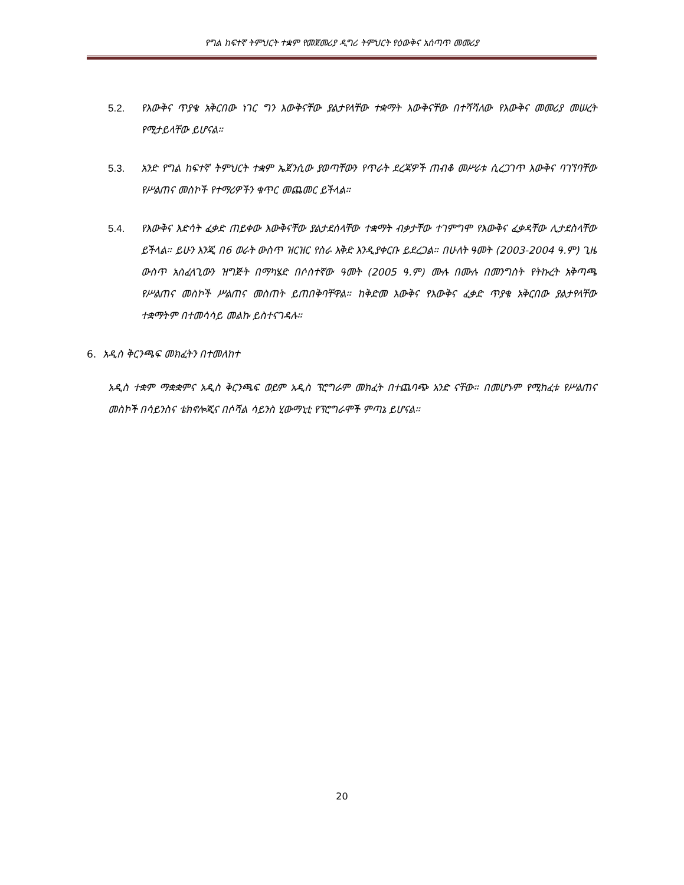የግል ከፍተኛ ትምህርት ተቋም የመጀመሪያ ዲግሪ ትምህርት የዕውቅና አሰጣጥ መመሪያ
5.2. የእውቅና ጥያቄ አቅርበው ነገር ግን እውቅናቸው ያልታየላቸው ተቋማት እውቅናቸው በተሻሻለው የእውቅና መመሪያ መሠረት የሚታይላቸው ይሆናል።
5.3. አንድ የግል ከፍተኛ ትምህርት ተቋም ኤጀንሲው ያወጣቸውን የጥራት ደረጃዎች ጠብቆ መሥራቱ ሲረጋገጥ እውቅና ባገኘባቸው የሥልጠና መስኮች የተማሪዎችን ቁጥር መጨመር ይችላል።
5.4. የእውቅና እድሳት ፈቃድ ጠይቀው እውቅናቸው ያልታደሰላቸው ተቋማት ብቃታቸው ተገምግሞ የእውቅና ፈቃዳቸው ሊታደስላቸው ይችላል። ይሁን እንጂ በ6 ወራት ውስጥ ዝርዝር የስራ እቅድ እንዲያቀርቡ ይደረጋል። በሁለት ዓመት (2003-2004 ዓ.ም) ጊዜ ውስጥ አስፈላጊውን ዝግጅት በማካሄድ በሶስተኛው ዓመት (2005 ዓ.ም) ሙሉ በሙሉ በመንግስት የትኩረት አቅጣጫ የሥልጠና መስኮች ሥልጠና መስጠት ይጠበቅባቸዋል። ከቅድመ እውቅና የእውቅና ፈቃድ ጥያቄ አቅርበው ያልታየላቸው ተቋማትም በተመሳሳይ መልኩ ይስተናገዳሉ።
6. አዲስ ቅርንጫፍ መክፈትን በተመለከተ
አዲስ ተቋም ማቋቋምና አዲስ ቅርንጫፍ ወይም አዲስ ፕሮግራም መክፈት በተጨባጭ አንድ ናቸው። በመሆኑም የሚከፈቱ የሥልጠና መስኮች በሳይንስና ቴክኖሎጂና በሶሻል ሳይንስ ሂውማኒቲ የፕሮግራሞች ምጣኔ ይሆናል።
20